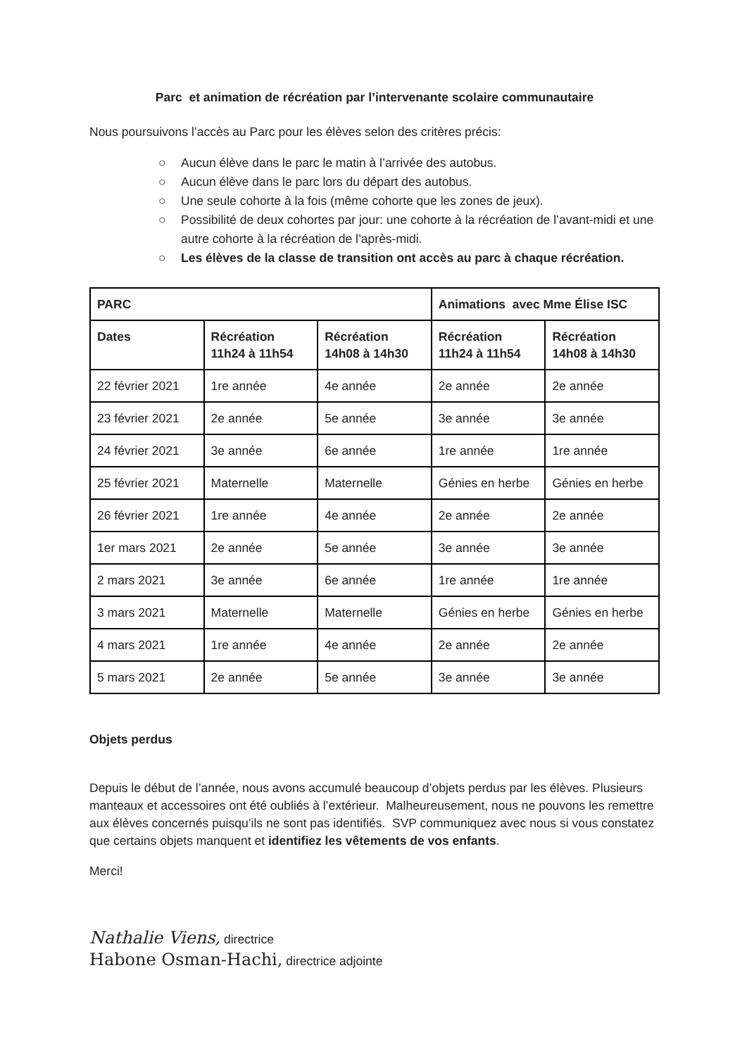Parc et animation de récréation par l’intervenante scolaire communautaire
Nous poursuivons l’accès au Parc pour les élèves selon des critères précis:
○ Aucun élève dans le parc le matin à l’arrivée des autobus.
○ Aucun élève dans le parc lors du départ des autobus.
○ Une seule cohorte à la fois (même cohorte que les zones de jeux).
○ Possibilité de deux cohortes par jour: une cohorte à la récréation de l’avant-midi et une autre cohorte à la récréation de l’après-midi.
○ Les élèves de la classe de transition ont accès au parc à chaque récréation.
| PARC | | | Animations avec Mme Élise ISC | |
| --- | --- | --- | --- | --- |
| Dates | Récréation 11h24 à 11h54 | Récréation 14h08 à 14h30 | Récréation 11h24 à 11h54 | Récréation 14h08 à 14h30 |
| 22 février 2021 | 1re année | 4e année | 2e année | 2e année |
| 23 février 2021 | 2e année | 5e année | 3e année | 3e année |
| 24 février 2021 | 3e année | 6e année | 1re année | 1re année |
| 25 février 2021 | Maternelle | Maternelle | Génies en herbe | Génies en herbe |
| 26 février 2021 | 1re année | 4e année | 2e année | 2e année |
| 1er mars 2021 | 2e année | 5e année | 3e année | 3e année |
| 2 mars 2021 | 3e année | 6e année | 1re année | 1re année |
| 3 mars 2021 | Maternelle | Maternelle | Génies en herbe | Génies en herbe |
| 4 mars 2021 | 1re année | 4e année | 2e année | 2e année |
| 5 mars 2021 | 2e année | 5e année | 3e année | 3e année |
Objets perdus
Depuis le début de l’année, nous avons accumulé beaucoup d’objets perdus par les élèves. Plusieurs manteaux et accessoires ont été oubliés à l’extérieur. Malheureusement, nous ne pouvons les remettre aux élèves concernés puisqu’ils ne sont pas identifiés. SVP communiquez avec nous si vous constatez que certains objets manquent et identifiez les vêtements de vos enfants.
Merci!
Nathalie Viens, directrice
Habone Osman-Hachi, directrice adjointe